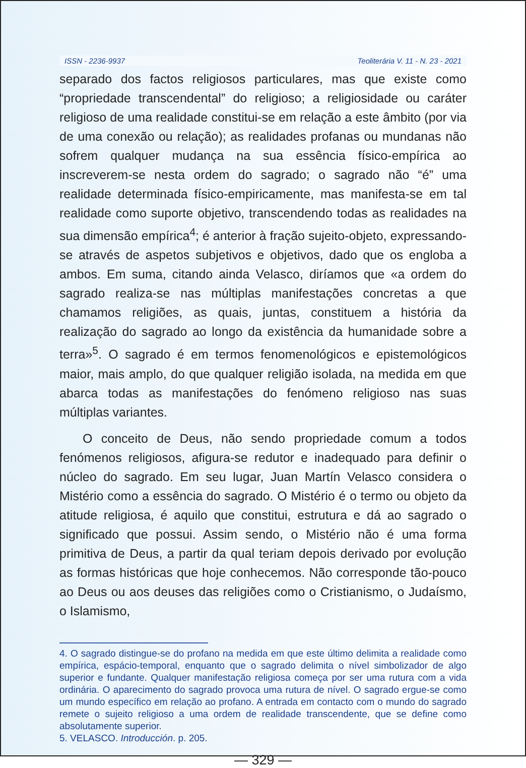ISSN - 2236-9937 Teoliterária V. 11 - N. 23 - 2021
separado dos factos religiosos particulares, mas que existe como “propriedade transcendental” do religioso; a religiosidade ou caráter religioso de uma realidade constitui-se em relação a este âmbito (por via de uma conexão ou relação); as realidades profanas ou mundanas não sofrem qualquer mudança na sua essência físico-empírica ao inscreverem-se nesta ordem do sagrado; o sagrado não “é” uma realidade determinada físico-empiricamente, mas manifesta-se em tal realidade como suporte objetivo, transcendendo todas as realidades na sua dimensão empírica<sup>4</sup>; é anterior à fração sujeito-objeto, expressando-se através de aspetos subjetivos e objetivos, dado que os engloba a ambos. Em suma, citando ainda Velasco, diríamos que «a ordem do sagrado realiza-se nas múltiplas manifestações concretas a que chamamos religiões, as quais, juntas, constituem a história da realização do sagrado ao longo da existência da humanidade sobre a terra»<sup>5</sup>. O sagrado é em termos fenomenológicos e epistemológicos maior, mais amplo, do que qualquer religião isolada, na medida em que abarca todas as manifestações do fenómeno religioso nas suas múltiplas variantes.
O conceito de Deus, não sendo propriedade comum a todos fenómenos religiosos, afigura-se redutor e inadequado para definir o núcleo do sagrado. Em seu lugar, Juan Martín Velasco considera o Mistério como a essência do sagrado. O Mistério é o termo ou objeto da atitude religiosa, é aquilo que constitui, estrutura e dá ao sagrado o significado que possui. Assim sendo, o Mistério não é uma forma primitiva de Deus, a partir da qual teriam depois derivado por evolução as formas históricas que hoje conhecemos. Não corresponde tão-pouco ao Deus ou aos deuses das religiões como o Cristianismo, o Judaísmo, o Islamismo,
4. O sagrado distingue-se do profano na medida em que este último delimita a realidade como empírica, espácio-temporal, enquanto que o sagrado delimita o nível simbolizador de algo superior e fundante. Qualquer manifestação religiosa começa por ser uma rutura com a vida ordinária. O aparecimento do sagrado provoca uma rutura de nível. O sagrado ergue-se como um mundo específico em relação ao profano. A entrada em contacto com o mundo do sagrado remete o sujeito religioso a uma ordem de realidade transcendente, que se define como absolutamente superior.
5. VELASCO. Introducción. p. 205.
— 329 —